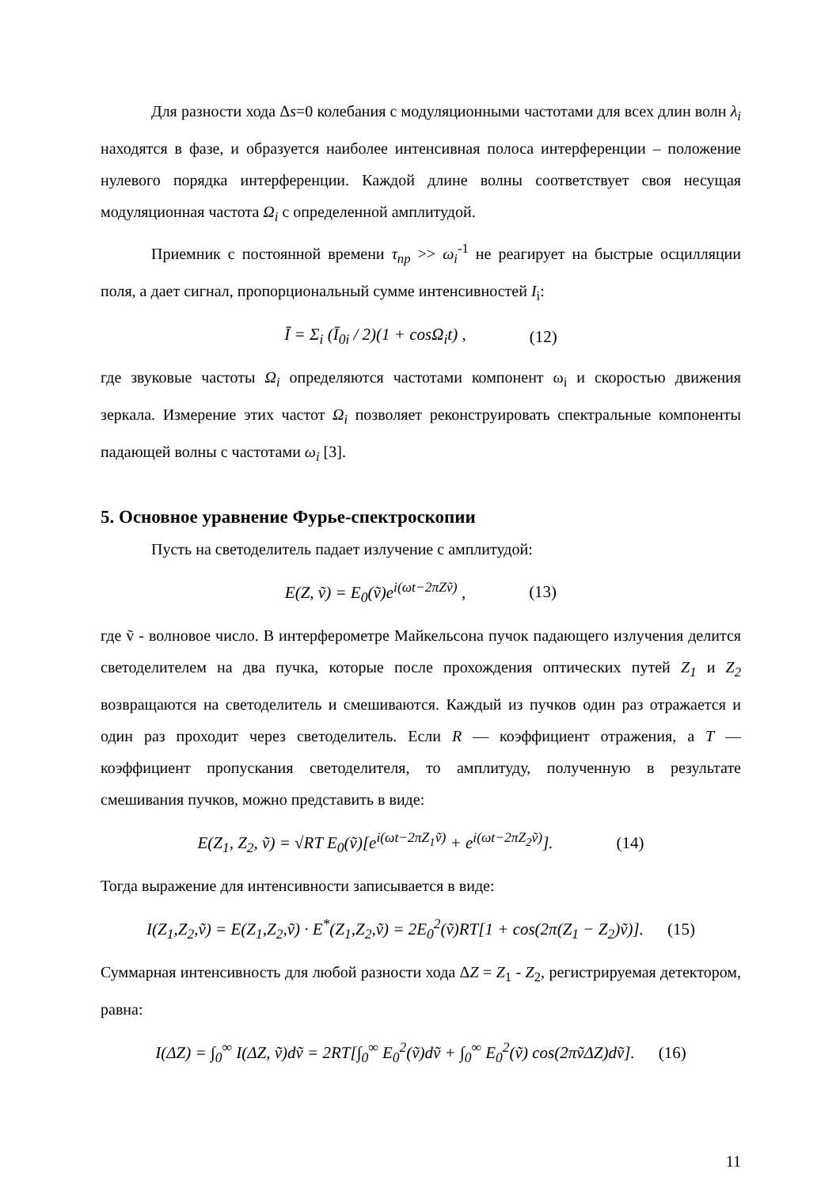Для разности хода Δs=0 колебания с модуляционными частотами для всех длин волн λ<sub>i</sub> находятся в фазе, и образуется наиболее интенсивная полоса интерференции – положение нулевого порядка интерференции. Каждой длине волны соответствует своя несущая модуляционная частота Ω<sub>i</sub> с определенной амплитудой.
Приемник с постоянной времени τ<sub>пр</sub> >> ω<sub>i</sub><sup>-1</sup> не реагирует на быстрые осцилляции поля, а дает сигнал, пропорциональный сумме интенсивностей I<sub>i</sub>:
Ī = Σ<sub>i</sub> (Ī<sub>0i</sub> / 2)(1 + cosΩ<sub>i</sub>t) , (12)
где звуковые частоты Ω<sub>i</sub> определяются частотами компонент ω<sub>i</sub> и скоростью движения зеркала. Измерение этих частот Ω<sub>i</sub> позволяет реконструировать спектральные компоненты падающей волны с частотами ω<sub>i</sub> [3].
5. Основное уравнение Фурье-спектроскопии
Пусть на светоделитель падает излучение с амплитудой:
E(Z, ṽ) = E<sub>0</sub>(ṽ)e<sup>i(ωt−2πZṽ)</sup> , (13)
где ṽ - волновое число. В интерферометре Майкельсона пучок падающего излучения делится светоделителем на два пучка, которые после прохождения оптических путей Z<sub>1</sub> и Z<sub>2</sub> возвращаются на светоделитель и смешиваются. Каждый из пучков один раз отражается и один раз проходит через светоделитель. Если R — коэффициент отражения, а T — коэффициент пропускания светоделителя, то амплитуду, полученную в результате смешивания пучков, можно представить в виде:
E(Z<sub>1</sub>, Z<sub>2</sub>, ṽ) = √RT E<sub>0</sub>(ṽ)[e<sup>i(ωt−2πZ<sub>1</sub>ṽ)</sup> + e<sup>i(ωt−2πZ<sub>2</sub>ṽ)</sup>]. (14)
Тогда выражение для интенсивности записывается в виде:
I(Z<sub>1</sub>,Z<sub>2</sub>,ṽ) = E(Z<sub>1</sub>,Z<sub>2</sub>,ṽ) · E<sup>*</sup>(Z<sub>1</sub>,Z<sub>2</sub>,ṽ) = 2E<sub>0</sub><sup>2</sup>(ṽ)RT[1 + cos(2π(Z<sub>1</sub> − Z<sub>2</sub>)ṽ)]. (15)
Суммарная интенсивность для любой разности хода ΔZ = Z<sub>1</sub> - Z<sub>2</sub>, регистрируемая детектором, равна:
I(ΔZ) = ∫<sub>0</sub><sup>∞</sup> I(ΔZ, ṽ)dṽ = 2RT[∫<sub>0</sub><sup>∞</sup> E<sub>0</sub><sup>2</sup>(ṽ)dṽ + ∫<sub>0</sub><sup>∞</sup> E<sub>0</sub><sup>2</sup>(ṽ) cos(2πṽΔZ)dṽ]. (16)
11